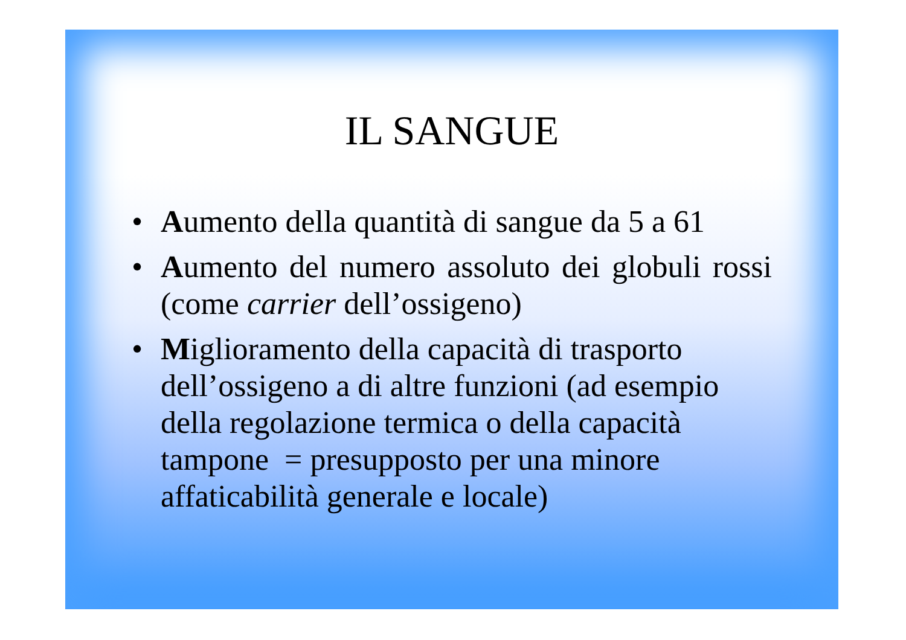IL SANGUE
• Aumento della quantità di sangue da 5 a 61
• Aumento del numero assoluto dei globuli rossi (come carrier dell’ossigeno)
• Miglioramento della capacità di trasporto dell’ossigeno a di altre funzioni (ad esempio della regolazione termica o della capacità tampone = presupposto per una minore affaticabilità generale e locale)